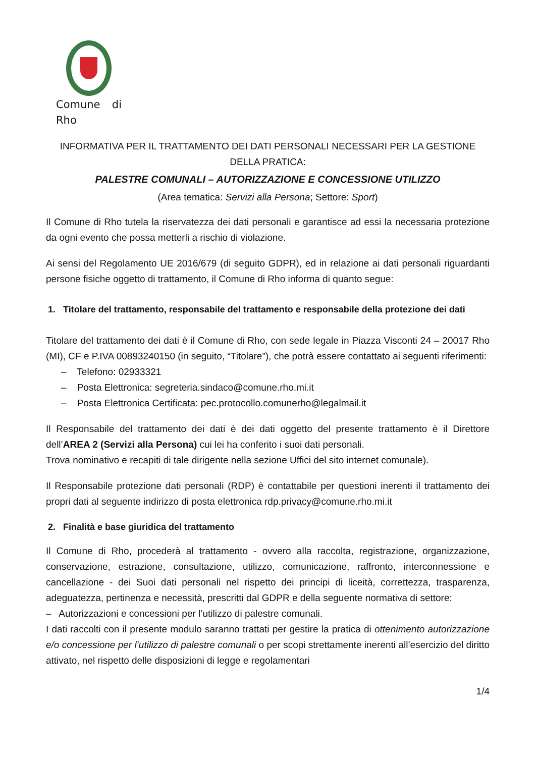Comune di Rho
INFORMATIVA PER IL TRATTAMENTO DEI DATI PERSONALI NECESSARI PER LA GESTIONE DELLA PRATICA:
PALESTRE COMUNALI – AUTORIZZAZIONE E CONCESSIONE UTILIZZO
(Area tematica: Servizi alla Persona; Settore: Sport)
Il Comune di Rho tutela la riservatezza dei dati personali e garantisce ad essi la necessaria protezione da ogni evento che possa metterli a rischio di violazione.
Ai sensi del Regolamento UE 2016/679 (di seguito GDPR), ed in relazione ai dati personali riguardanti persone fisiche oggetto di trattamento, il Comune di Rho informa di quanto segue:
1. Titolare del trattamento, responsabile del trattamento e responsabile della protezione dei dati
Titolare del trattamento dei dati è il Comune di Rho, con sede legale in Piazza Visconti 24 – 20017 Rho (MI), CF e P.IVA 00893240150 (in seguito, “Titolare”), che potrà essere contattato ai seguenti riferimenti:
– Telefono: 02933321
– Posta Elettronica: segreteria.sindaco@comune.rho.mi.it
– Posta Elettronica Certificata: pec.protocollo.comunerho@legalmail.it
Il Responsabile del trattamento dei dati è dei dati oggetto del presente trattamento è il Direttore dell’AREA 2 (Servizi alla Persona) cui lei ha conferito i suoi dati personali.
Trova nominativo e recapiti di tale dirigente nella sezione Uffici del sito internet comunale).
Il Responsabile protezione dati personali (RDP) è contattabile per questioni inerenti il trattamento dei propri dati al seguente indirizzo di posta elettronica rdp.privacy@comune.rho.mi.it
2. Finalità e base giuridica del trattamento
Il Comune di Rho, procederà al trattamento - ovvero alla raccolta, registrazione, organizzazione, conservazione, estrazione, consultazione, utilizzo, comunicazione, raffronto, interconnessione e cancellazione - dei Suoi dati personali nel rispetto dei principi di liceità, correttezza, trasparenza, adeguatezza, pertinenza e necessità, prescritti dal GDPR e della seguente normativa di settore:
– Autorizzazioni e concessioni per l’utilizzo di palestre comunali.
I dati raccolti con il presente modulo saranno trattati per gestire la pratica di ottenimento autorizzazione e/o concessione per l’utilizzo di palestre comunali o per scopi strettamente inerenti all’esercizio del diritto attivato, nel rispetto delle disposizioni di legge e regolamentari
1/4